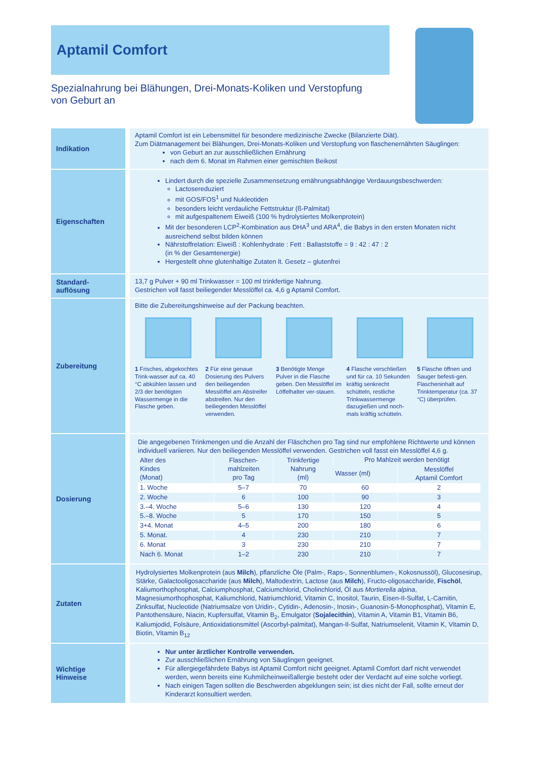Aptamil Comfort
Spezialnahrung bei Blähungen, Drei-Monats-Koliken und Verstopfung
von Geburt an
Indikation
Aptamil Comfort ist ein Lebensmittel für besondere medizinische Zwecke (Bilanzierte Diät).
Zum Diätmanagement bei Blähungen, Drei-Monats-Koliken und Verstopfung von flaschenernährten Säuglingen:
von Geburt an zur ausschließlichen Ernährung
nach dem 6. Monat im Rahmen einer gemischten Beikost
Eigenschaften
Lindert durch die spezielle Zusammensetzung ernährungsabhängige Verdauungsbeschwerden:
Lactosereduziert
mit GOS/FOS<sup>1</sup> und Nukleotiden
besonders leicht verdauliche Fettstruktur (ß-Palmitat)
mit aufgespaltenem Eiweiß (100 % hydrolysiertes Molkenprotein)
Mit der besonderen LCP<sup>2</sup>-Kombination aus DHA<sup>3</sup> und ARA<sup>4</sup>, die Babys in den ersten Monaten nicht ausreichend selbst bilden können
Nährstoffrelation: Eiweiß : Kohlenhydrate : Fett : Ballaststoffe = 9 : 42 : 47 : 2
(in % der Gesamtenergie)
Hergestellt ohne glutenhaltige Zutaten lt. Gesetz – glutenfrei
Standard-
auflösung
13,7 g Pulver + 90 ml Trinkwasser = 100 ml trinkfertige Nahrung.
Gestrichen voll fasst beiliegender Messlöffel ca. 4,6 g Aptamil Comfort.
Zubereitung
Bitte die Zubereitungshinweise auf der Packung beachten.
1 Frisches, abgekochtes Trink-wasser auf ca. 40 °C abkühlen lassen und 2/3 der benötigten Wassermenge in die Flasche geben.
2 Für eine genaue Dosierung des Pulvers den beiliegenden Messlöffel am Abstreifer abstreifen. Nur den beiliegenden Messlöffel verwenden.
3 Benötigte Menge Pulver in die Flasche geben. Den Messlöffel im Löffelhalter ver-stauen.
4 Flasche verschließen und für ca. 10 Sekunden kräftig senkrecht schütteln, restliche Trinkwassermenge dazugießen und noch-mals kräftig schütteln.
5 Flasche öffnen und Sauger befesti-gen. Flascheninhalt auf Trinktemperatur (ca. 37 °C) überprüfen.
Dosierung
Die angegebenen Trinkmengen und die Anzahl der Fläschchen pro Tag sind nur empfohlene Richtwerte und können individuell variieren. Nur den beiliegenden Messlöffel verwenden. Gestrichen voll fasst ein Messlöffel 4,6 g.
| Alter des Kindes (Monat) | Flaschen- mahlzeiten pro Tag | Trinkfertige Nahrung (ml) | Pro Mahlzeit werden benötigt | |
| --- | --- | --- | --- | --- |
| | | | Wasser (ml) | Messlöffel Aptamil Comfort |
| 1. Woche | 5–7 | 70 | 60 | 2 |
| 2. Woche | 6 | 100 | 90 | 3 |
| 3.–4. Woche | 5–6 | 130 | 120 | 4 |
| 5.–8. Woche | 5 | 170 | 150 | 5 |
| 3+4. Monat | 4–5 | 200 | 180 | 6 |
| 5. Monat. | 4 | 230 | 210 | 7 |
| 6. Monat | 3 | 230 | 210 | 7 |
| Nach 6. Monat | 1–2 | 230 | 210 | 7 |
Zutaten
Hydrolysiertes Molkenprotein (aus Milch), pflanzliche Öle (Palm-, Raps-, Sonnenblumen-, Kokosnussöl), Glucosesirup, Stärke, Galactooligosaccharide (aus Milch), Maltodextrin, Lactose (aus Milch), Fructo-oligosaccharide, Fischöl, Kaliumorthophosphat, Calciumphosphat, Calciumchlorid, Cholinchlorid, Öl aus Mortierella alpina, Magnesiumorthophosphat, Kaliumchlorid, Natriumchlorid, Vitamin C, Inositol, Taurin, Eisen-II-Sulfat, L-Carnitin, Zinksulfat, Nucleotide (Natriumsalze von Uridin-, Cytidin-, Adenosin-, Inosin-, Guanosin-5-Monophosphat), Vitamin E, Pantothensäure, Niacin, Kupfersulfat, Vitamin B<sub>2</sub>, Emulgator (Sojalecithin), Vitamin A, Vitamin B1, Vitamin B6, Kaliumjodid, Folsäure, Antioxidationsmittel (Ascorbyl-palmitat), Mangan-II-Sulfat, Natriumselenit, Vitamin K, Vitamin D, Biotin, Vitamin B<sub>12</sub>
Wichtige
Hinweise
Nur unter ärztlicher Kontrolle verwenden.
Zur ausschließlichen Ernährung von Säuglingen geeignet.
Für allergiegefährdete Babys ist Aptamil Comfort nicht geeignet. Aptamil Comfort darf nicht verwendet werden, wenn bereits eine Kuhmilcheinweißallergie besteht oder der Verdacht auf eine solche vorliegt.
Nach einigen Tagen sollten die Beschwerden abgeklungen sein; ist dies nicht der Fall, sollte erneut der Kinderarzt konsultiert werden.